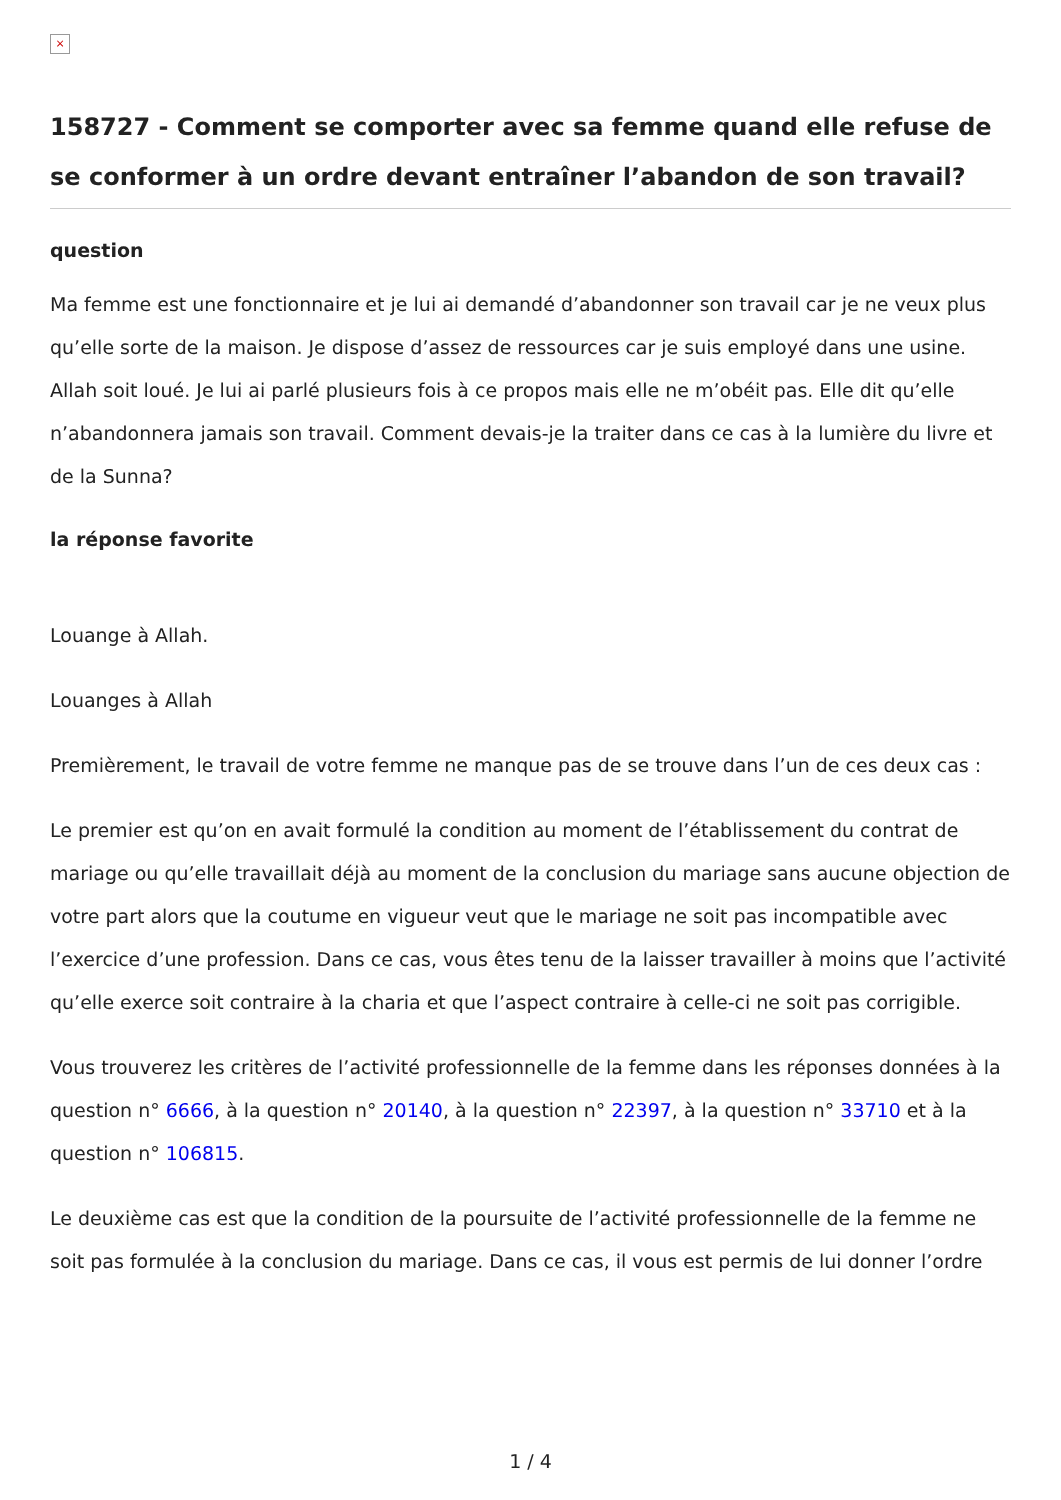×
158727 - Comment se comporter avec sa femme quand elle refuse de se conformer à un ordre devant entraîner l’abandon de son travail?
question
Ma femme est une fonctionnaire et je lui ai demandé d’abandonner son travail car je ne veux plus qu’elle sorte de la maison. Je dispose d’assez de ressources car je suis employé dans une usine. Allah soit loué. Je lui ai parlé plusieurs fois à ce propos mais elle ne m’obéit pas. Elle dit qu’elle n’abandonnera jamais son travail. Comment devais-je la traiter dans ce cas à la lumière du livre et de la Sunna?
la réponse favorite
Louange à Allah.
Louanges à Allah
Premièrement, le travail de votre femme ne manque pas de se trouve dans l’un de ces deux cas :
Le premier est qu’on en avait formulé la condition au moment de l’établissement du contrat de mariage ou qu’elle travaillait déjà au moment de la conclusion du mariage sans aucune objection de votre part alors que la coutume en vigueur veut que le mariage ne soit pas incompatible avec l’exercice d’une profession. Dans ce cas, vous êtes tenu de la laisser travailler à moins que l’activité qu’elle exerce soit contraire à la charia et que l’aspect contraire à celle-ci ne soit pas corrigible.
Vous trouverez les critères de l’activité professionnelle de la femme dans les réponses données à la question n° 6666, à la question n° 20140, à la question n° 22397, à la question n° 33710 et à la question n° 106815.
Le deuxième cas est que la condition de la poursuite de l’activité professionnelle de la femme ne soit pas formulée à la conclusion du mariage. Dans ce cas, il vous est permis de lui donner l’ordre
1 / 4